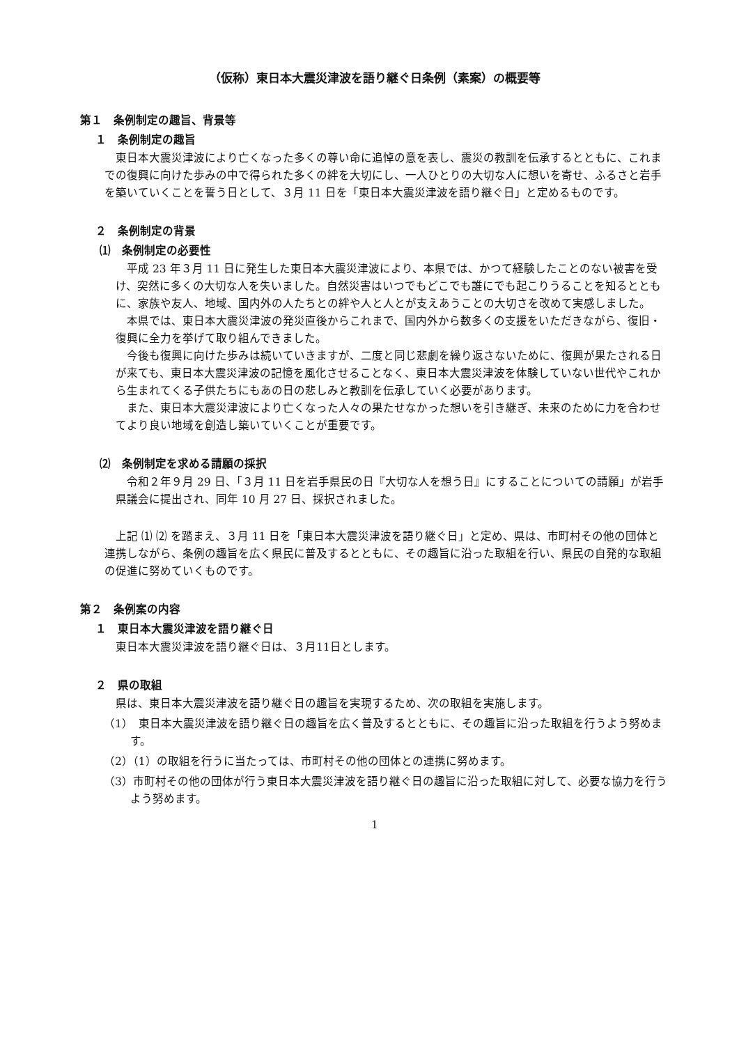（仮称）東日本大震災津波を語り継ぐ日条例（素案）の概要等
第１　条例制定の趣旨、背景等
１　条例制定の趣旨
東日本大震災津波により亡くなった多くの尊い命に追悼の意を表し、震災の教訓を伝承するとともに、これまでの復興に向けた歩みの中で得られた多くの絆を大切にし、一人ひとりの大切な人に想いを寄せ、ふるさと岩手を築いていくことを誓う日として、３月 11 日を「東日本大震災津波を語り継ぐ日」と定めるものです。
２　条例制定の背景
⑴　条例制定の必要性
平成 23 年３月 11 日に発生した東日本大震災津波により、本県では、かつて経験したことのない被害を受け、突然に多くの大切な人を失いました。自然災害はいつでもどこでも誰にでも起こりうることを知るとともに、家族や友人、地域、国内外の人たちとの絆や人と人とが支えあうことの大切さを改めて実感しました。
本県では、東日本大震災津波の発災直後からこれまで、国内外から数多くの支援をいただきながら、復旧・復興に全力を挙げて取り組んできました。
今後も復興に向けた歩みは続いていきますが、二度と同じ悲劇を繰り返さないために、復興が果たされる日が来ても、東日本大震災津波の記憶を風化させることなく、東日本大震災津波を体験していない世代やこれから生まれてくる子供たちにもあの日の悲しみと教訓を伝承していく必要があります。
また、東日本大震災津波により亡くなった人々の果たせなかった想いを引き継ぎ、未来のために力を合わせてより良い地域を創造し築いていくことが重要です。
⑵　条例制定を求める請願の採択
令和２年９月 29 日、「３月 11 日を岩手県民の日『大切な人を想う日』にすることについての請願」が岩手県議会に提出され、同年 10 月 27 日、採択されました。
上記 ⑴ ⑵ を踏まえ、３月 11 日を「東日本大震災津波を語り継ぐ日」と定め、県は、市町村その他の団体と連携しながら、条例の趣旨を広く県民に普及するとともに、その趣旨に沿った取組を行い、県民の自発的な取組の促進に努めていくものです。
第２　条例案の内容
１　東日本大震災津波を語り継ぐ日
東日本大震災津波を語り継ぐ日は、３月11日とします。
２　県の取組
県は、東日本大震災津波を語り継ぐ日の趣旨を実現するため、次の取組を実施します。
（1）　東日本大震災津波を語り継ぐ日の趣旨を広く普及するとともに、その趣旨に沿った取組を行うよう努めます。
（2）（1）の取組を行うに当たっては、市町村その他の団体との連携に努めます。
（3）市町村その他の団体が行う東日本大震災津波を語り継ぐ日の趣旨に沿った取組に対して、必要な協力を行うよう努めます。
1